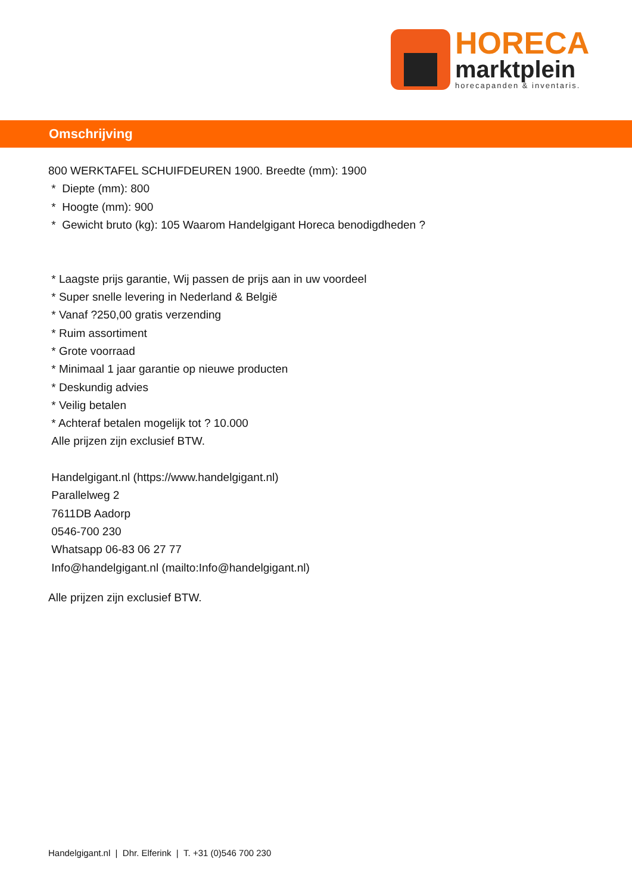HORECA
marktplein
horecapanden & inventaris.
Omschrijving
800 WERKTAFEL SCHUIFDEUREN 1900. Breedte (mm): 1900
* Diepte (mm): 800
* Hoogte (mm): 900
* Gewicht bruto (kg): 105 Waarom Handelgigant Horeca benodigdheden ?
* Laagste prijs garantie, Wij passen de prijs aan in uw voordeel
* Super snelle levering in Nederland & België
* Vanaf ?250,00 gratis verzending
* Ruim assortiment
* Grote voorraad
* Minimaal 1 jaar garantie op nieuwe producten
* Deskundig advies
* Veilig betalen
* Achteraf betalen mogelijk tot ? 10.000
Alle prijzen zijn exclusief BTW.
Handelgigant.nl (https://www.handelgigant.nl)
Parallelweg 2
7611DB Aadorp
0546-700 230
Whatsapp 06-83 06 27 77
Info@handelgigant.nl (mailto:Info@handelgigant.nl)
Alle prijzen zijn exclusief BTW.
Handelgigant.nl | Dhr. Elferink | T. +31 (0)546 700 230